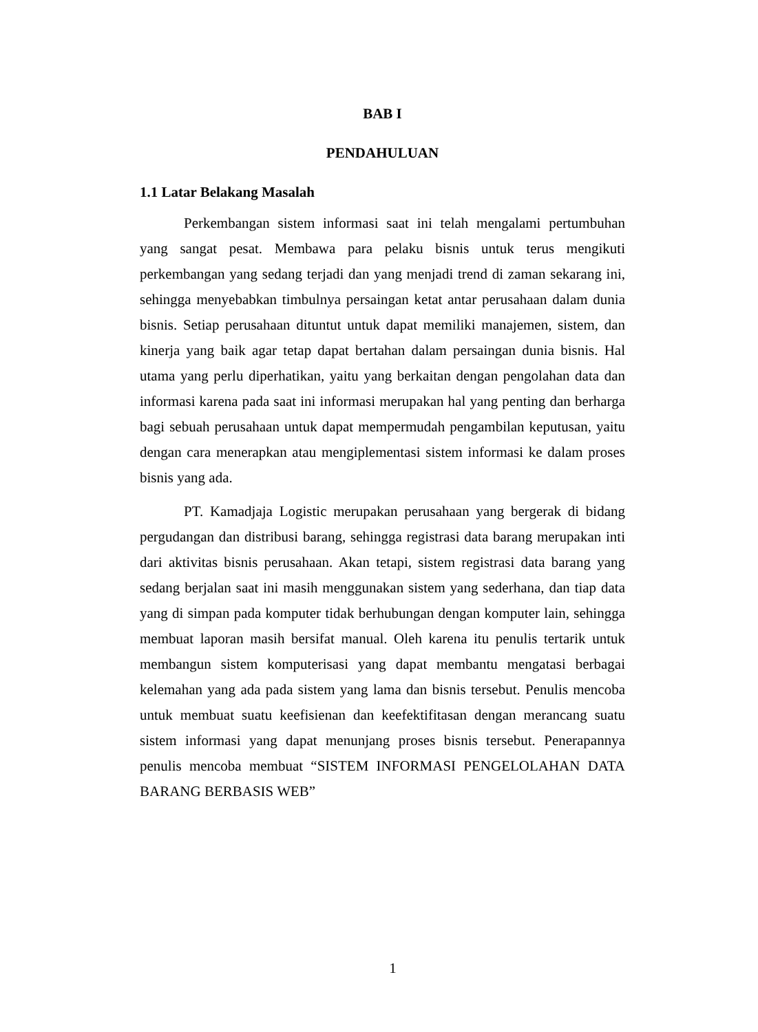BAB I
PENDAHULUAN
1.1 Latar Belakang Masalah
Perkembangan sistem informasi saat ini telah mengalami pertumbuhan yang sangat pesat. Membawa para pelaku bisnis untuk terus mengikuti perkembangan yang sedang terjadi dan yang menjadi trend di zaman sekarang ini, sehingga menyebabkan timbulnya persaingan ketat antar perusahaan dalam dunia bisnis. Setiap perusahaan dituntut untuk dapat memiliki manajemen, sistem, dan kinerja yang baik agar tetap dapat bertahan dalam persaingan dunia bisnis. Hal utama yang perlu diperhatikan, yaitu yang berkaitan dengan pengolahan data dan informasi karena pada saat ini informasi merupakan hal yang penting dan berharga bagi sebuah perusahaan untuk dapat mempermudah pengambilan keputusan, yaitu dengan cara menerapkan atau mengiplementasi sistem informasi ke dalam proses bisnis yang ada.
PT. Kamadjaja Logistic merupakan perusahaan yang bergerak di bidang pergudangan dan distribusi barang, sehingga registrasi data barang merupakan inti dari aktivitas bisnis perusahaan. Akan tetapi, sistem registrasi data barang yang sedang berjalan saat ini masih menggunakan sistem yang sederhana, dan tiap data yang di simpan pada komputer tidak berhubungan dengan komputer lain, sehingga membuat laporan masih bersifat manual. Oleh karena itu penulis tertarik untuk membangun sistem komputerisasi yang dapat membantu mengatasi berbagai kelemahan yang ada pada sistem yang lama dan bisnis tersebut. Penulis mencoba untuk membuat suatu keefisienan dan keefektifitasan dengan merancang suatu sistem informasi yang dapat menunjang proses bisnis tersebut. Penerapannya penulis mencoba membuat “SISTEM INFORMASI PENGELOLAHAN DATA BARANG BERBASIS WEB”
1